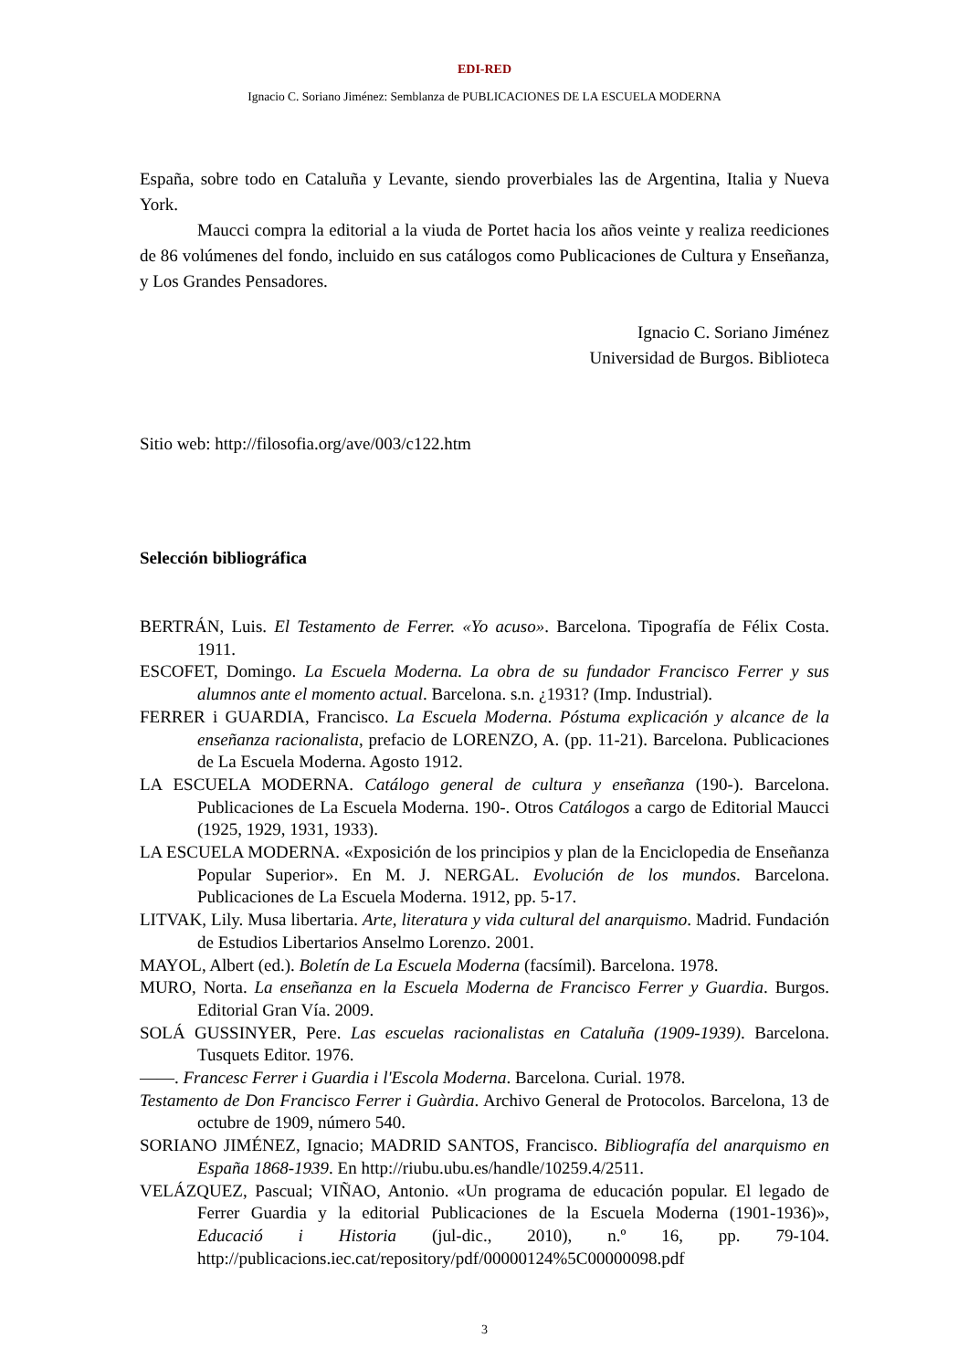EDI-RED
Ignacio C. Soriano Jiménez: Semblanza de PUBLICACIONES DE LA ESCUELA MODERNA
España, sobre todo en Cataluña y Levante, siendo proverbiales las de Argentina, Italia y Nueva York.
Maucci compra la editorial a la viuda de Portet hacia los años veinte y realiza reediciones de 86 volúmenes del fondo, incluido en sus catálogos como Publicaciones de Cultura y Enseñanza, y Los Grandes Pensadores.
Ignacio C. Soriano Jiménez
Universidad de Burgos. Biblioteca
Sitio web: http://filosofia.org/ave/003/c122.htm
Selección bibliográfica
BERTRÁN, Luis. El Testamento de Ferrer. «Yo acuso». Barcelona. Tipografía de Félix Costa. 1911.
ESCOFET, Domingo. La Escuela Moderna. La obra de su fundador Francisco Ferrer y sus alumnos ante el momento actual. Barcelona. s.n. ¿1931? (Imp. Industrial).
FERRER i GUARDIA, Francisco. La Escuela Moderna. Póstuma explicación y alcance de la enseñanza racionalista, prefacio de LORENZO, A. (pp. 11-21). Barcelona. Publicaciones de La Escuela Moderna. Agosto 1912.
LA ESCUELA MODERNA. Catálogo general de cultura y enseñanza (190-). Barcelona. Publicaciones de La Escuela Moderna. 190-. Otros Catálogos a cargo de Editorial Maucci (1925, 1929, 1931, 1933).
LA ESCUELA MODERNA. «Exposición de los principios y plan de la Enciclopedia de Enseñanza Popular Superior». En M. J. NERGAL. Evolución de los mundos. Barcelona. Publicaciones de La Escuela Moderna. 1912, pp. 5-17.
LITVAK, Lily. Musa libertaria. Arte, literatura y vida cultural del anarquismo. Madrid. Fundación de Estudios Libertarios Anselmo Lorenzo. 2001.
MAYOL, Albert (ed.). Boletín de La Escuela Moderna (facsímil). Barcelona. 1978.
MURO, Norta. La enseñanza en la Escuela Moderna de Francisco Ferrer y Guardia. Burgos. Editorial Gran Vía. 2009.
SOLÁ GUSSINYER, Pere. Las escuelas racionalistas en Cataluña (1909-1939). Barcelona. Tusquets Editor. 1976.
——. Francesc Ferrer i Guardia i l'Escola Moderna. Barcelona. Curial. 1978.
Testamento de Don Francisco Ferrer i Guàrdia. Archivo General de Protocolos. Barcelona, 13 de octubre de 1909, número 540.
SORIANO JIMÉNEZ, Ignacio; MADRID SANTOS, Francisco. Bibliografía del anarquismo en España 1868-1939. En http://riubu.ubu.es/handle/10259.4/2511.
VELÁZQUEZ, Pascual; VIÑAO, Antonio. «Un programa de educación popular. El legado de Ferrer Guardia y la editorial Publicaciones de la Escuela Moderna (1901-1936)», Educació i Historia (jul-dic., 2010), n.º 16, pp. 79-104. http://publicacions.iec.cat/repository/pdf/00000124%5C00000098.pdf
3